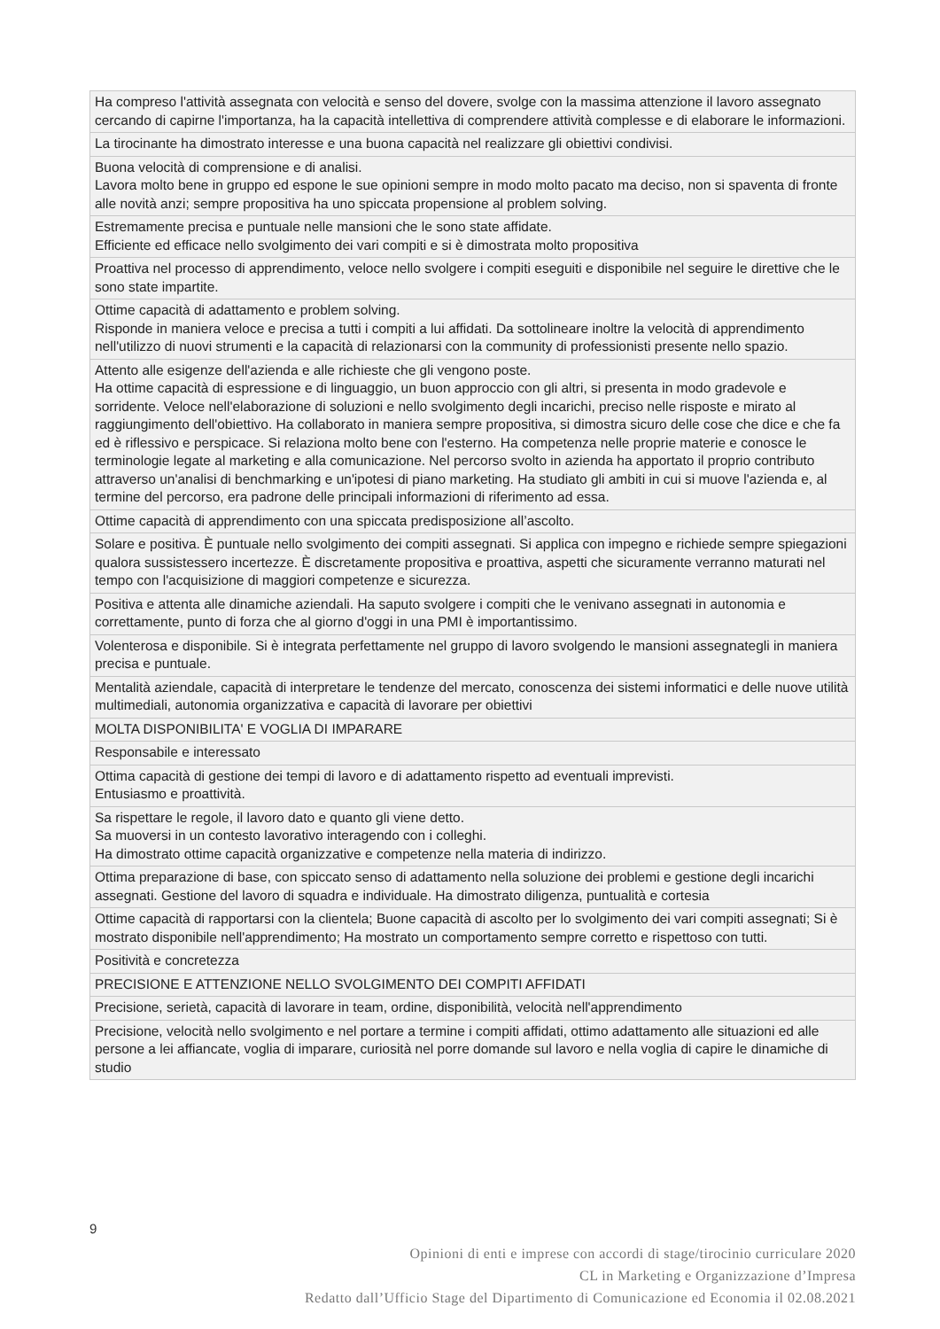| Ha compreso l'attività assegnata con velocità e senso del dovere, svolge con la massima attenzione il lavoro assegnato cercando di capirne l'importanza, ha la capacità intellettiva di comprendere attività complesse e di elaborare le informazioni. |
| La tirocinante ha dimostrato interesse e una buona capacità nel realizzare gli obiettivi condivisi. |
| Buona velocità di comprensione e di analisi. Lavora molto bene in gruppo ed espone le sue opinioni sempre in modo molto pacato ma deciso, non si spaventa di fronte alle novità anzi; sempre propositiva ha uno spiccata propensione al problem solving. |
| Estremamente precisa e puntuale nelle mansioni che le sono state affidate. Efficiente ed efficace nello svolgimento dei vari compiti e si è dimostrata molto propositiva |
| Proattiva nel processo di apprendimento, veloce nello svolgere i compiti eseguiti e disponibile nel seguire le direttive che le sono state impartite. |
| Ottime capacità di adattamento e problem solving. Risponde in maniera veloce e precisa a tutti i compiti a lui affidati. Da sottolineare inoltre la velocità di apprendimento nell'utilizzo di nuovi strumenti e la capacità di relazionarsi con la community di professionisti presente nello spazio. |
| Attento alle esigenze dell'azienda e alle richieste che gli vengono poste. Ha ottime capacità di espressione e di linguaggio, un buon approccio con gli altri, si presenta in modo gradevole e sorridente. Veloce nell'elaborazione di soluzioni e nello svolgimento degli incarichi, preciso nelle risposte e mirato al raggiungimento dell'obiettivo. Ha collaborato in maniera sempre propositiva, si dimostra sicuro delle cose che dice e che fa ed è riflessivo e perspicace. Si relaziona molto bene con l'esterno. Ha competenza nelle proprie materie e conosce le terminologie legate al marketing e alla comunicazione. Nel percorso svolto in azienda ha apportato il proprio contributo attraverso un'analisi di benchmarking e un'ipotesi di piano marketing. Ha studiato gli ambiti in cui si muove l'azienda e, al termine del percorso, era padrone delle principali informazioni di riferimento ad essa. |
| Ottime capacità di apprendimento con una spiccata predisposizione all’ascolto. |
| Solare e positiva. È puntuale nello svolgimento dei compiti assegnati. Si applica con impegno e richiede sempre spiegazioni qualora sussistessero incertezze. È discretamente propositiva e proattiva, aspetti che sicuramente verranno maturati nel tempo con l'acquisizione di maggiori competenze e sicurezza. |
| Positiva e attenta alle dinamiche aziendali. Ha saputo svolgere i compiti che le venivano assegnati in autonomia e correttamente, punto di forza che al giorno d'oggi in una PMI è importantissimo. |
| Volenterosa e disponibile. Si è integrata perfettamente nel gruppo di lavoro svolgendo le mansioni assegnategli in maniera precisa e puntuale. |
| Mentalità aziendale, capacità di interpretare le tendenze del mercato, conoscenza dei sistemi informatici e delle nuove utilità multimediali, autonomia organizzativa e capacità di lavorare per obiettivi |
| MOLTA DISPONIBILITA' E VOGLIA DI IMPARARE |
| Responsabile e interessato |
| Ottima capacità di gestione dei tempi di lavoro e di adattamento rispetto ad eventuali imprevisti. Entusiasmo e proattività. |
| Sa rispettare le regole, il lavoro dato e quanto gli viene detto. Sa muoversi in un contesto lavorativo interagendo con i colleghi. Ha dimostrato ottime capacità organizzative e competenze nella materia di indirizzo. |
| Ottima preparazione di base, con spiccato senso di adattamento nella soluzione dei problemi e gestione degli incarichi assegnati. Gestione del lavoro di squadra e individuale. Ha dimostrato diligenza, puntualità e cortesia |
| Ottime capacità di rapportarsi con la clientela; Buone capacità di ascolto per lo svolgimento dei vari compiti assegnati; Si è mostrato disponibile nell'apprendimento; Ha mostrato un comportamento sempre corretto e rispettoso con tutti. |
| Positività e concretezza |
| PRECISIONE E ATTENZIONE NELLO SVOLGIMENTO DEI COMPITI AFFIDATI |
| Precisione, serietà, capacità di lavorare in team, ordine, disponibilità, velocità nell'apprendimento |
| Precisione, velocità nello svolgimento e nel portare a termine i compiti affidati, ottimo adattamento alle situazioni ed alle persone a lei affiancate, voglia di imparare, curiosità nel porre domande sul lavoro e nella voglia di capire le dinamiche di studio |
9
Opinioni di enti e imprese con accordi di stage/tirocinio curriculare 2020
CL in Marketing e Organizzazione d’Impresa
Redatto dall’Ufficio Stage del Dipartimento di Comunicazione ed Economia il 02.08.2021